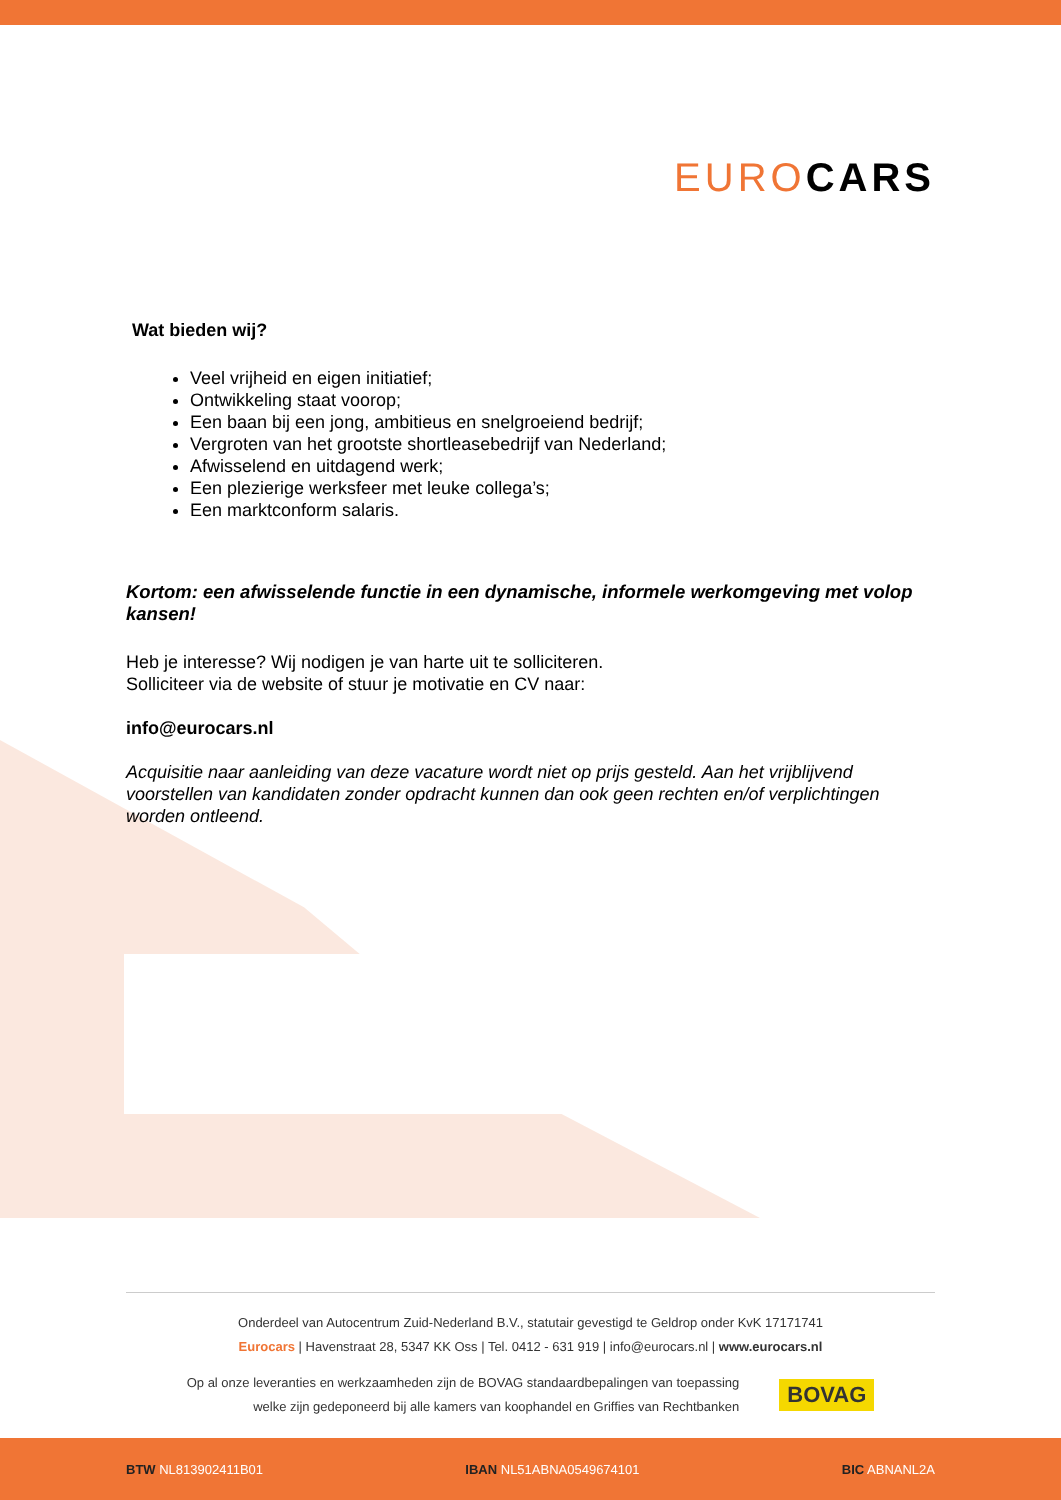EURO CARS
Wat bieden wij?
Veel vrijheid en eigen initiatief;
Ontwikkeling staat voorop;
Een baan bij een jong, ambitieus en snelgroeiend bedrijf;
Vergroten van het grootste shortleasebedrijf van Nederland;
Afwisselend en uitdagend werk;
Een plezierige werksfeer met leuke collega’s;
Een marktconform salaris.
Kortom: een afwisselende functie in een dynamische, informele werkomgeving met volop kansen!
Heb je interesse? Wij nodigen je van harte uit te solliciteren.
Solliciteer via de website of stuur je motivatie en CV naar:
info@eurocars.nl
Acquisitie naar aanleiding van deze vacature wordt niet op prijs gesteld. Aan het vrijblijvend voorstellen van kandidaten zonder opdracht kunnen dan ook geen rechten en/of verplichtingen worden ontleend.
Onderdeel van Autocentrum Zuid-Nederland B.V., statutair gevestigd te Geldrop onder KvK 17171741
Eurocars | Havenstraat 28, 5347 KK Oss | Tel. 0412 - 631 919 | info@eurocars.nl | www.eurocars.nl
Op al onze leveranties en werkzaamheden zijn de BOVAG standaardbepalingen van toepassing
welke zijn gedeponeerd bij alle kamers van koophandel en Griffies van Rechtbanken
BOVAG
BTW NL813902411B01 IBAN NL51ABNA0549674101 BIC ABNANL2A